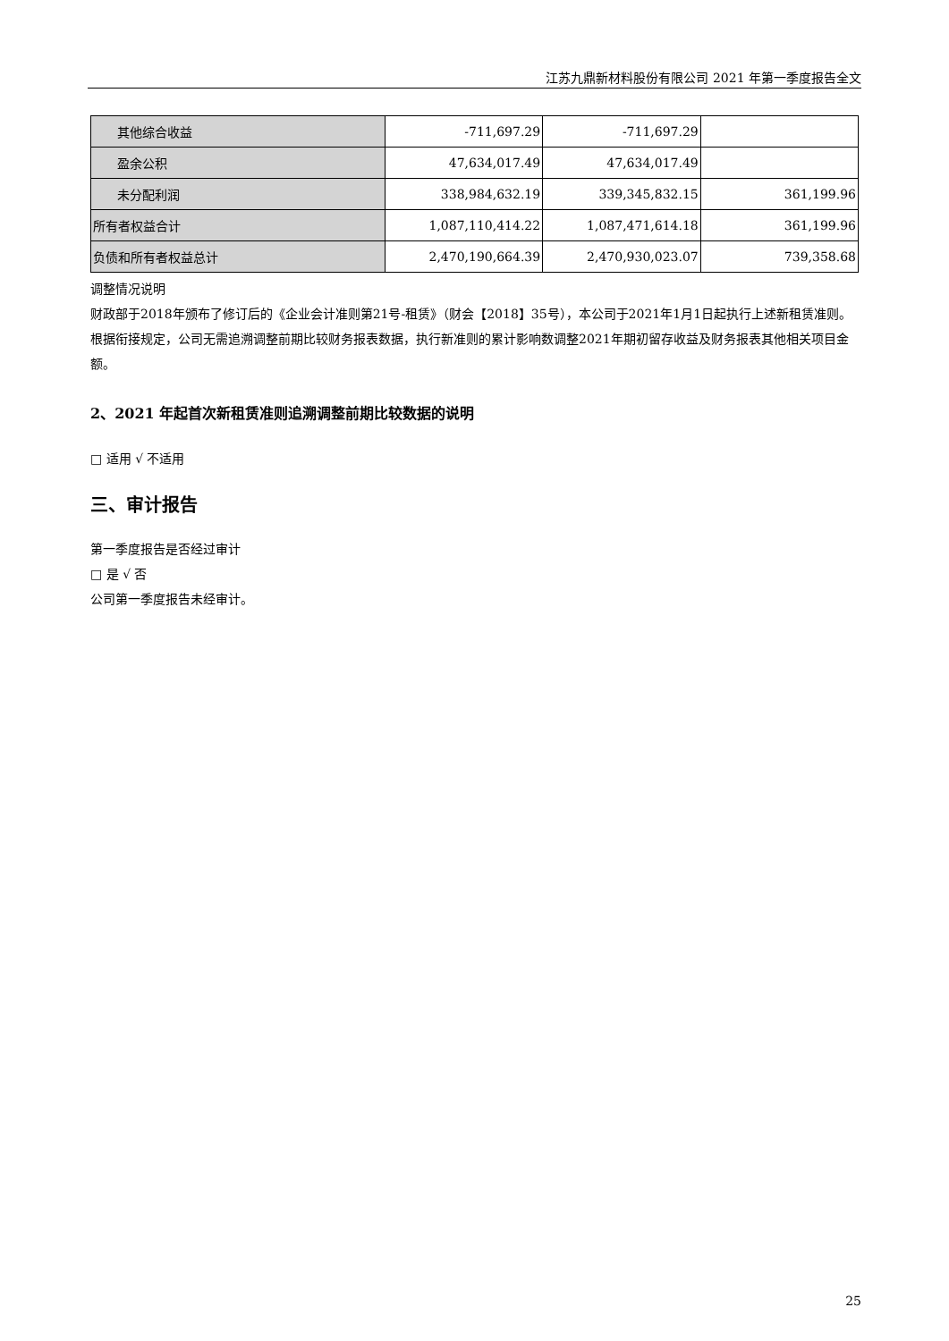江苏九鼎新材料股份有限公司 2021 年第一季度报告全文
| 其他综合收益 | -711,697.29 | -711,697.29 | |
| 盈余公积 | 47,634,017.49 | 47,634,017.49 | |
| 未分配利润 | 338,984,632.19 | 339,345,832.15 | 361,199.96 |
| 所有者权益合计 | 1,087,110,414.22 | 1,087,471,614.18 | 361,199.96 |
| 负债和所有者权益总计 | 2,470,190,664.39 | 2,470,930,023.07 | 739,358.68 |
调整情况说明
财政部于2018年颁布了修订后的《企业会计准则第21号-租赁》（财会【2018】35号），本公司于2021年1月1日起执行上述新租赁准则。根据衔接规定，公司无需追溯调整前期比较财务报表数据，执行新准则的累计影响数调整2021年期初留存收益及财务报表其他相关项目金额。
2、2021 年起首次新租赁准则追溯调整前期比较数据的说明
□ 适用 √ 不适用
三、审计报告
第一季度报告是否经过审计
□ 是 √ 否
公司第一季度报告未经审计。
25